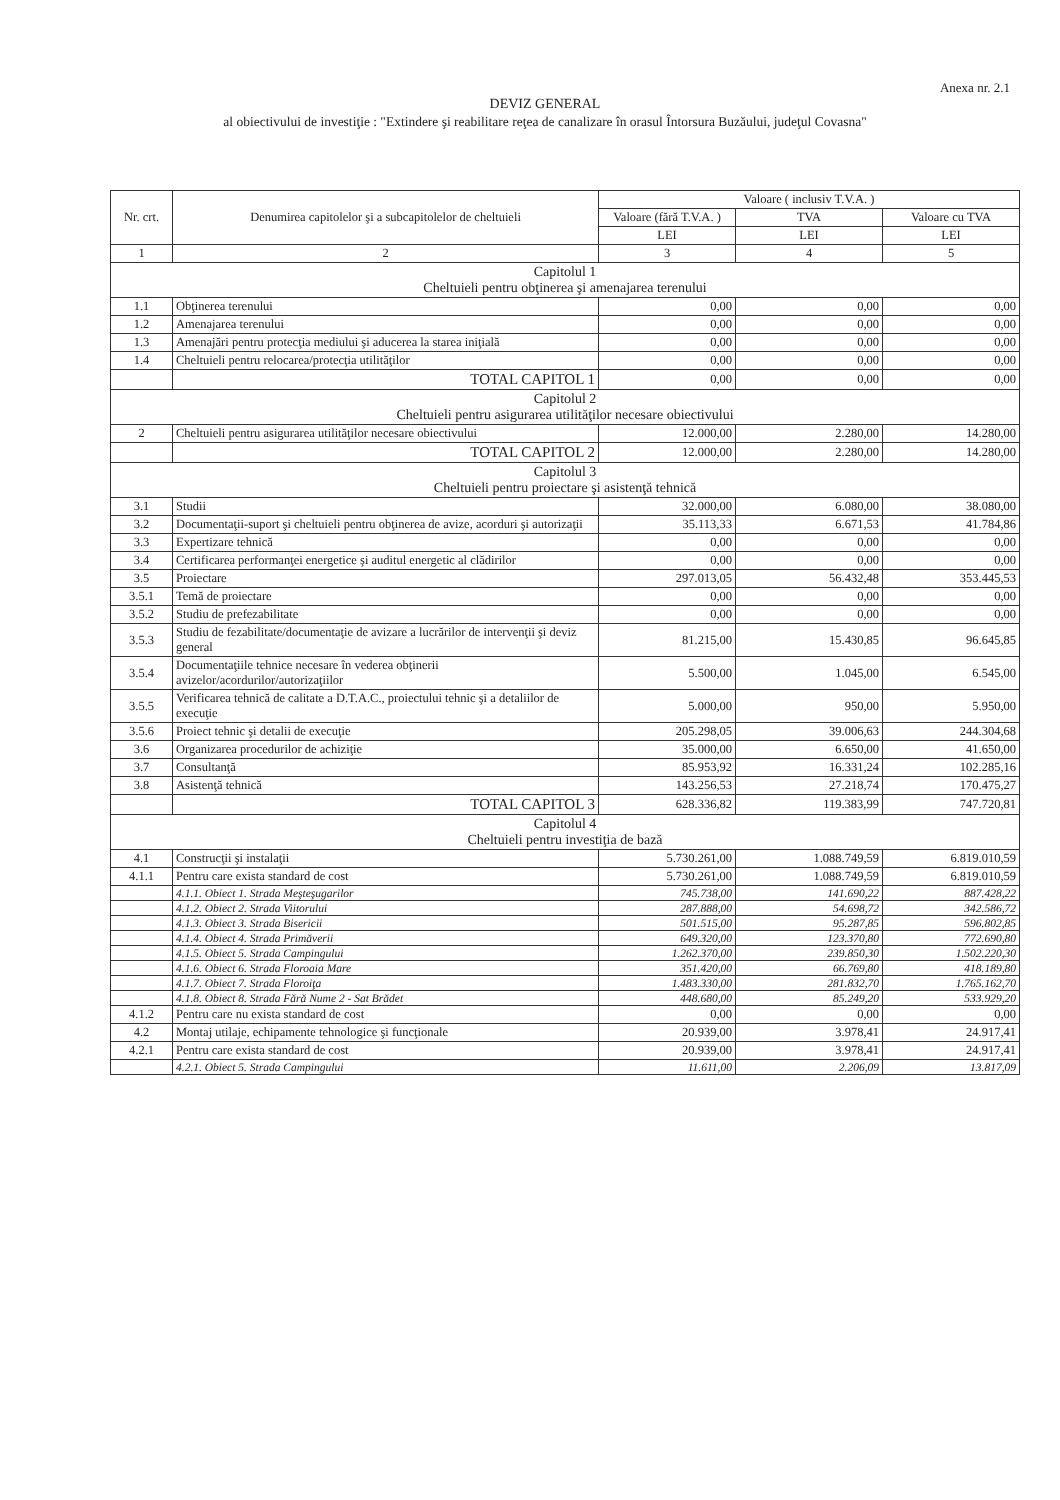Anexa nr. 2.1
DEVIZ GENERAL
al obiectivului de investiţie : "Extindere şi reabilitare reţea de canalizare în orasul Întorsura Buzăului, judeţul Covasna"
| Nr. crt. | Denumirea capitolelor şi a subcapitolelor de cheltuieli | Valoare ( inclusiv T.V.A. ) | | |
| --- | --- | --- | --- | --- |
| | | Valoare (fără T.V.A. ) | TVA | Valoare cu TVA |
| | | LEI | LEI | LEI |
| 1 | 2 | 3 | 4 | 5 |
| Capitolul 1 Cheltuieli pentru obţinerea şi amenajarea terenului | | | | |
| 1.1 | Obţinerea terenului | 0,00 | 0,00 | 0,00 |
| 1.2 | Amenajarea terenului | 0,00 | 0,00 | 0,00 |
| 1.3 | Amenajări pentru protecţia mediului şi aducerea la starea iniţială | 0,00 | 0,00 | 0,00 |
| 1.4 | Cheltuieli pentru relocarea/protecţia utilităţilor | 0,00 | 0,00 | 0,00 |
| | TOTAL CAPITOL 1 | 0,00 | 0,00 | 0,00 |
| Capitolul 2 Cheltuieli pentru asigurarea utilităţilor necesare obiectivului | | | | |
| 2 | Cheltuieli pentru asigurarea utilităţilor necesare obiectivului | 12.000,00 | 2.280,00 | 14.280,00 |
| | TOTAL CAPITOL 2 | 12.000,00 | 2.280,00 | 14.280,00 |
| Capitolul 3 Cheltuieli pentru proiectare şi asistenţă tehnică | | | | |
| 3.1 | Studii | 32.000,00 | 6.080,00 | 38.080,00 |
| 3.2 | Documentaţii-suport şi cheltuieli pentru obţinerea de avize, acorduri şi autorizaţii | 35.113,33 | 6.671,53 | 41.784,86 |
| 3.3 | Expertizare tehnică | 0,00 | 0,00 | 0,00 |
| 3.4 | Certificarea performanţei energetice şi auditul energetic al clădirilor | 0,00 | 0,00 | 0,00 |
| 3.5 | Proiectare | 297.013,05 | 56.432,48 | 353.445,53 |
| 3.5.1 | Temă de proiectare | 0,00 | 0,00 | 0,00 |
| 3.5.2 | Studiu de prefezabilitate | 0,00 | 0,00 | 0,00 |
| 3.5.3 | Studiu de fezabilitate/documentaţie de avizare a lucrărilor de intervenţii şi deviz general | 81.215,00 | 15.430,85 | 96.645,85 |
| 3.5.4 | Documentaţiile tehnice necesare în vederea obţinerii avizelor/acordurilor/autorizaţiilor | 5.500,00 | 1.045,00 | 6.545,00 |
| 3.5.5 | Verificarea tehnică de calitate a D.T.A.C., proiectului tehnic şi a detaliilor de execuţie | 5.000,00 | 950,00 | 5.950,00 |
| 3.5.6 | Proiect tehnic şi detalii de execuţie | 205.298,05 | 39.006,63 | 244.304,68 |
| 3.6 | Organizarea procedurilor de achiziţie | 35.000,00 | 6.650,00 | 41.650,00 |
| 3.7 | Consultanţă | 85.953,92 | 16.331,24 | 102.285,16 |
| 3.8 | Asistenţă tehnică | 143.256,53 | 27.218,74 | 170.475,27 |
| | TOTAL CAPITOL 3 | 628.336,82 | 119.383,99 | 747.720,81 |
| Capitolul 4 Cheltuieli pentru investiţia de bază | | | | |
| 4.1 | Construcţii şi instalaţii | 5.730.261,00 | 1.088.749,59 | 6.819.010,59 |
| 4.1.1 | Pentru care exista standard de cost | 5.730.261,00 | 1.088.749,59 | 6.819.010,59 |
| | 4.1.1. Obiect 1. Strada Meşteşugarilor | 745.738,00 | 141.690,22 | 887.428,22 |
| | 4.1.2. Obiect 2. Strada Viitorului | 287.888,00 | 54.698,72 | 342.586,72 |
| | 4.1.3. Obiect 3. Strada Bisericii | 501.515,00 | 95.287,85 | 596.802,85 |
| | 4.1.4. Obiect 4. Strada Primăverii | 649.320,00 | 123.370,80 | 772.690,80 |
| | 4.1.5. Obiect 5. Strada Campingului | 1.262.370,00 | 239.850,30 | 1.502.220,30 |
| | 4.1.6. Obiect 6. Strada Floroaia Mare | 351.420,00 | 66.769,80 | 418.189,80 |
| | 4.1.7. Obiect 7. Strada Floroiţa | 1.483.330,00 | 281.832,70 | 1.765.162,70 |
| | 4.1.8. Obiect 8. Strada Fără Nume 2 - Sat Brădet | 448.680,00 | 85.249,20 | 533.929,20 |
| 4.1.2 | Pentru care nu exista standard de cost | 0,00 | 0,00 | 0,00 |
| 4.2 | Montaj utilaje, echipamente tehnologice şi funcţionale | 20.939,00 | 3.978,41 | 24.917,41 |
| 4.2.1 | Pentru care exista standard de cost | 20.939,00 | 3.978,41 | 24.917,41 |
| | 4.2.1. Obiect 5. Strada Campingului | 11.611,00 | 2.206,09 | 13.817,09 |